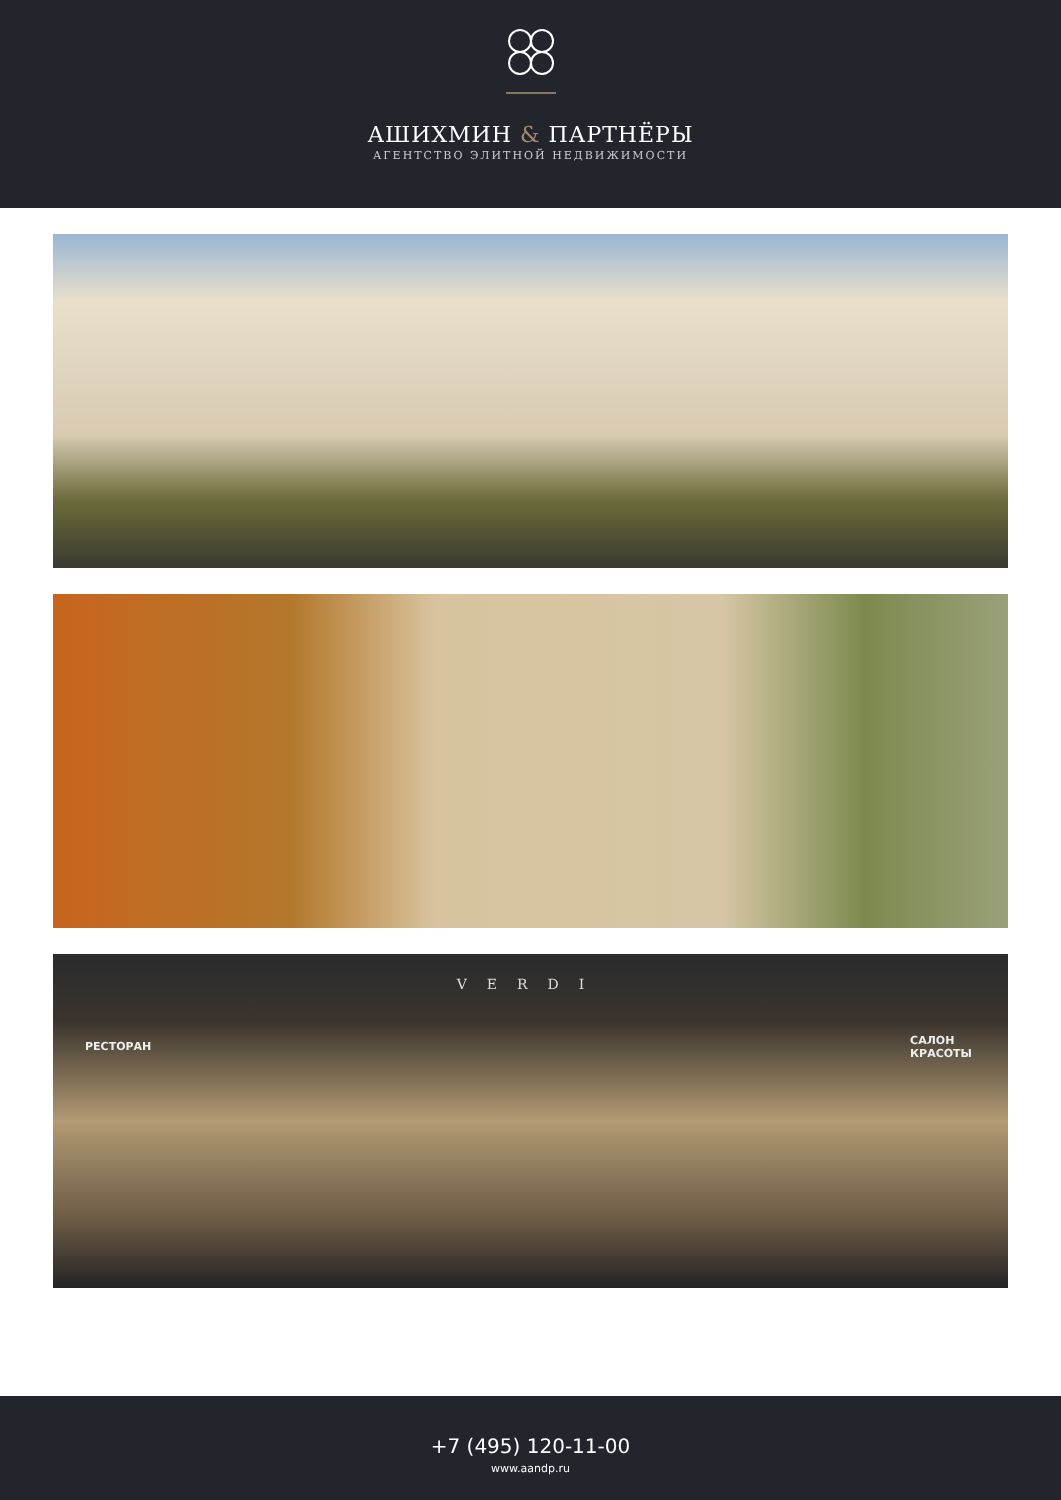АШИХМИН & ПАРТНЁРЫ
АГЕНТСТВО ЭЛИТНОЙ НЕДВИЖИМОСТИ
VERDI
РЕСТОРАН
САЛОН
КРАСОТЫ
+7 (495) 120-11-00
www.aandp.ru